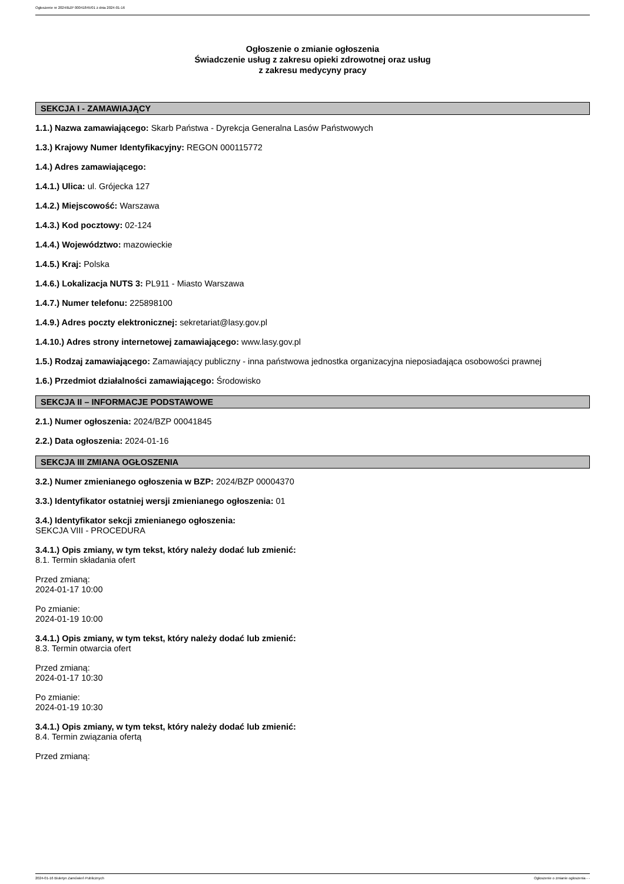Ogłoszenie nr 2024/BZP 00041845/01 z dnia 2024-01-16
Ogłoszenie o zmianie ogłoszenia
Świadczenie usług z zakresu opieki zdrowotnej oraz usług
z zakresu medycyny pracy
SEKCJA I - ZAMAWIAJĄCY
1.1.) Nazwa zamawiającego: Skarb Państwa - Dyrekcja Generalna Lasów Państwowych
1.3.) Krajowy Numer Identyfikacyjny: REGON 000115772
1.4.) Adres zamawiającego:
1.4.1.) Ulica: ul. Grójecka 127
1.4.2.) Miejscowość: Warszawa
1.4.3.) Kod pocztowy: 02-124
1.4.4.) Województwo: mazowieckie
1.4.5.) Kraj: Polska
1.4.6.) Lokalizacja NUTS 3: PL911 - Miasto Warszawa
1.4.7.) Numer telefonu: 225898100
1.4.9.) Adres poczty elektronicznej: sekretariat@lasy.gov.pl
1.4.10.) Adres strony internetowej zamawiającego: www.lasy.gov.pl
1.5.) Rodzaj zamawiającego: Zamawiający publiczny - inna państwowa jednostka organizacyjna nieposiadająca osobowości prawnej
1.6.) Przedmiot działalności zamawiającego: Środowisko
SEKCJA II – INFORMACJE PODSTAWOWE
2.1.) Numer ogłoszenia: 2024/BZP 00041845
2.2.) Data ogłoszenia: 2024-01-16
SEKCJA III ZMIANA OGŁOSZENIA
3.2.) Numer zmienianego ogłoszenia w BZP: 2024/BZP 00004370
3.3.) Identyfikator ostatniej wersji zmienianego ogłoszenia: 01
3.4.) Identyfikator sekcji zmienianego ogłoszenia:
SEKCJA VIII - PROCEDURA
3.4.1.) Opis zmiany, w tym tekst, który należy dodać lub zmienić:
8.1. Termin składania ofert
Przed zmianą:
2024-01-17 10:00
Po zmianie:
2024-01-19 10:00
3.4.1.) Opis zmiany, w tym tekst, który należy dodać lub zmienić:
8.3. Termin otwarcia ofert
Przed zmianą:
2024-01-17 10:30
Po zmianie:
2024-01-19 10:30
3.4.1.) Opis zmiany, w tym tekst, który należy dodać lub zmienić:
8.4. Termin związania ofertą
Przed zmianą:
2024-01-16 Biuletyn Zamówień Publicznych Ogłoszenie o zmianie ogłoszenia - -